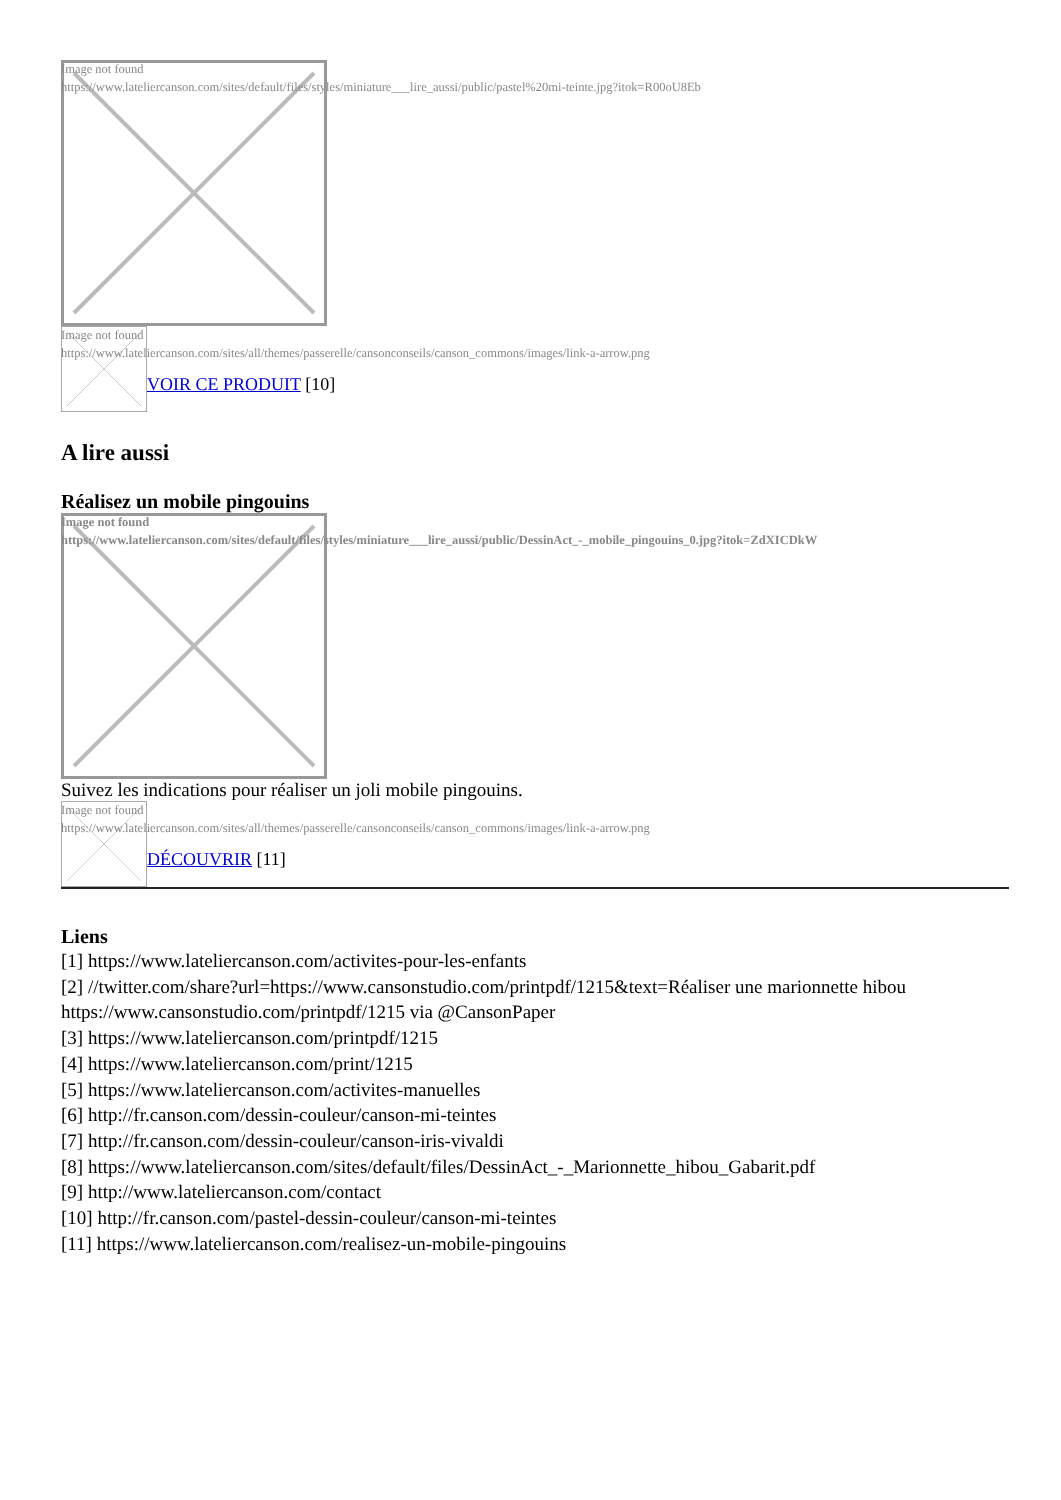Image not found
https://www.lateliercanson.com/sites/default/files/styles/miniature___lire_aussi/public/pastel%20mi-teinte.jpg?itok=R00oU8Eb
Image not found
https://www.lateliercanson.com/sites/all/themes/passerelle/cansonconseils/canson_commons/images/link-a-arrow.png
VOIR CE PRODUIT [10]
A lire aussi
Réalisez un mobile pingouins
Image not found
https://www.lateliercanson.com/sites/default/files/styles/miniature___lire_aussi/public/DessinAct_-_mobile_pingouins_0.jpg?itok=ZdXICDkW
Suivez les indications pour réaliser un joli mobile pingouins.
Image not found
https://www.lateliercanson.com/sites/all/themes/passerelle/cansonconseils/canson_commons/images/link-a-arrow.png
DÉCOUVRIR [11]
Liens
[1] https://www.lateliercanson.com/activites-pour-les-enfants
[2] //twitter.com/share?url=https://www.cansonstudio.com/printpdf/1215&text=Réaliser une marionnette hibou https://www.cansonstudio.com/printpdf/1215 via @CansonPaper
[3] https://www.lateliercanson.com/printpdf/1215
[4] https://www.lateliercanson.com/print/1215
[5] https://www.lateliercanson.com/activites-manuelles
[6] http://fr.canson.com/dessin-couleur/canson-mi-teintes
[7] http://fr.canson.com/dessin-couleur/canson-iris-vivaldi
[8] https://www.lateliercanson.com/sites/default/files/DessinAct_-_Marionnette_hibou_Gabarit.pdf
[9] http://www.lateliercanson.com/contact
[10] http://fr.canson.com/pastel-dessin-couleur/canson-mi-teintes
[11] https://www.lateliercanson.com/realisez-un-mobile-pingouins